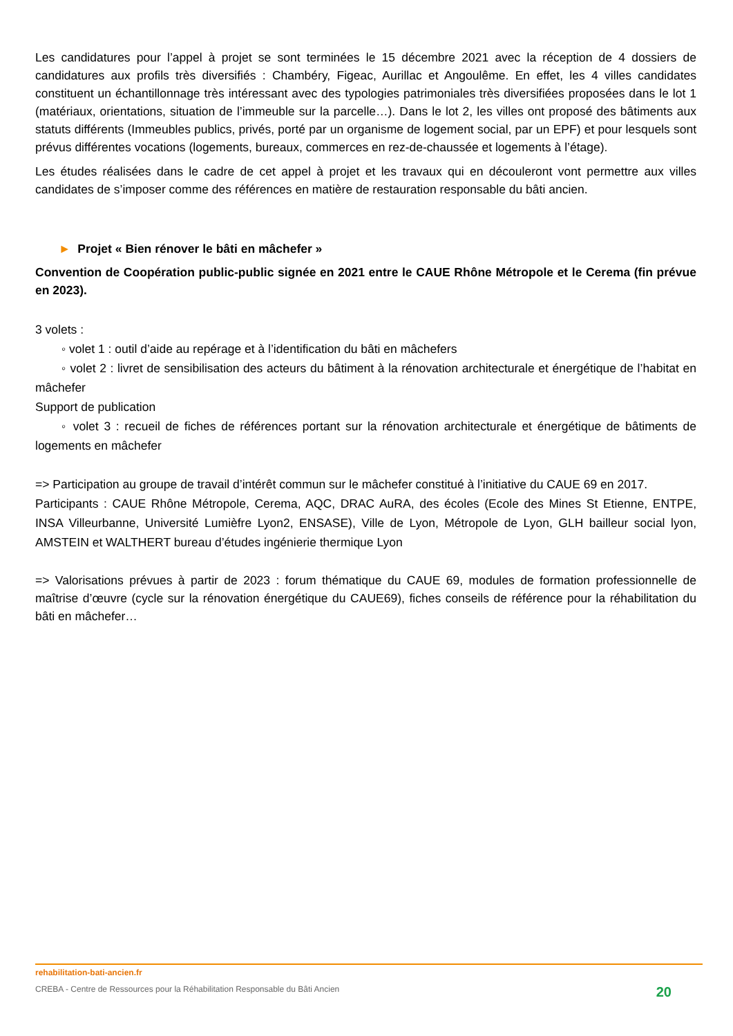Les candidatures pour l’appel à projet se sont terminées le 15 décembre 2021 avec la réception de 4 dossiers de candidatures aux profils très diversifiés : Chambéry, Figeac, Aurillac et Angoulême. En effet, les 4 villes candidates constituent un échantillonnage très intéressant avec des typologies patrimoniales très diversifiées proposées dans le lot 1 (matériaux, orientations, situation de l’immeuble sur la parcelle…). Dans le lot 2, les villes ont proposé des bâtiments aux statuts différents (Immeubles publics, privés, porté par un organisme de logement social, par un EPF) et pour lesquels sont prévus différentes vocations (logements, bureaux, commerces en rez-de-chaussée et logements à l’étage).
Les études réalisées dans le cadre de cet appel à projet et les travaux qui en découleront vont permettre aux villes candidates de s’imposer comme des références en matière de restauration responsable du bâti ancien.
► Projet « Bien rénover le bâti en mâchefer »
Convention de Coopération public-public signée en 2021 entre le CAUE Rhône Métropole et le Cerema (fin prévue en 2023).
3 volets :
◦ volet 1 : outil d’aide au repérage et à l’identification du bâti en mâchefers
◦ volet 2 : livret de sensibilisation des acteurs du bâtiment à la rénovation architecturale et énergétique de l’habitat en mâchefer
Support de publication
◦ volet 3 : recueil de fiches de références portant sur la rénovation architecturale et énergétique de bâtiments de logements en mâchefer
=> Participation au groupe de travail d’intérêt commun sur le mâchefer constitué à l’initiative du CAUE 69 en 2017.
Participants : CAUE Rhône Métropole, Cerema, AQC, DRAC AuRA, des écoles (Ecole des Mines St Etienne, ENTPE, INSA Villeurbanne, Université Lumièfre Lyon2, ENSASE), Ville de Lyon, Métropole de Lyon, GLH bailleur social lyon, AMSTEIN et WALTHERT bureau d’études ingénierie thermique Lyon
=> Valorisations prévues à partir de 2023 : forum thématique du CAUE 69, modules de formation professionnelle de maîtrise d’œuvre (cycle sur la rénovation énergétique du CAUE69), fiches conseils de référence pour la réhabilitation du bâti en mâchefer…
rehabilitation-bati-ancien.fr
CREBA - Centre de Ressources pour la Réhabilitation Responsable du Bâti Ancien 20